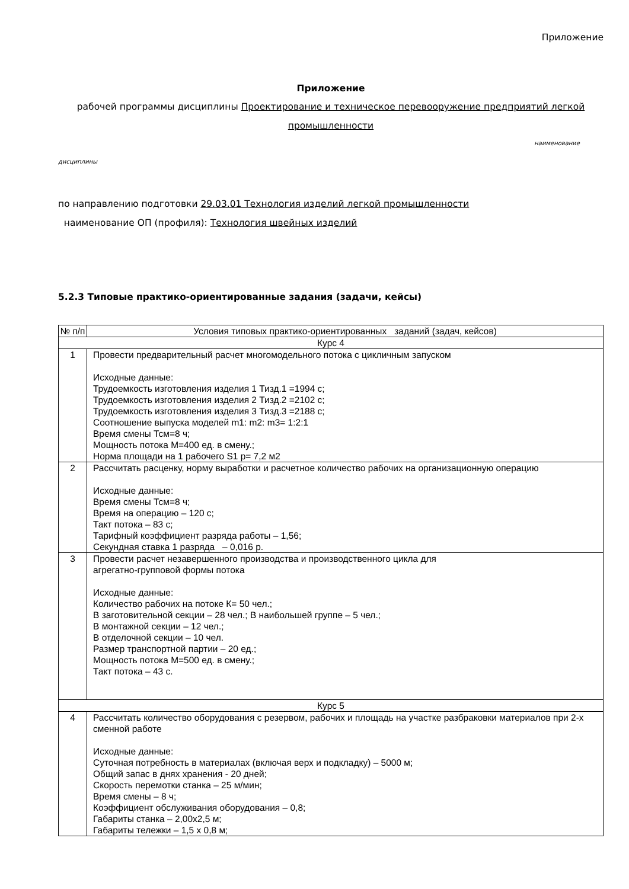Приложение
Приложение
рабочей программы дисциплины Проектирование и техническое перевооружение предприятий легкой промышленности
наименование
дисциплины
по направлению подготовки 29.03.01 Технология изделий легкой промышленности
наименование ОП (профиля): Технология швейных изделий
5.2.3 Типовые практико-ориентированные задания (задачи, кейсы)
| № п/п | Условия типовых практико-ориентированных заданий (задач, кейсов) |
| --- | --- |
| Курс 4 | |
| 1 | Провести предварительный расчет многомодельного потока с цикличным запуском Исходные данные: Трудоемкость изготовления изделия 1 Тизд.1 =1994 с; Трудоемкость изготовления изделия 2 Тизд.2 =2102 с; Трудоемкость изготовления изделия 3 Тизд.3 =2188 с; Соотношение выпуска моделей m1: m2: m3= 1:2:1 Время смены Тсм=8 ч; Мощность потока М=400 ед. в смену.; Норма площади на 1 рабочего S1 р= 7,2 м2 |
| 2 | Рассчитать расценку, норму выработки и расчетное количество рабочих на организационную операцию Исходные данные: Время смены Тсм=8 ч; Время на операцию – 120 с; Такт потока – 83 с; Тарифный коэффициент разряда работы – 1,56; Секундная ставка 1 разряда – 0,016 р. |
| 3 | Провести расчет незавершенного производства и производственного цикла для агрегатно-групповой формы потока Исходные данные: Количество рабочих на потоке К= 50 чел.; В заготовительной секции – 28 чел.; В наибольшей группе – 5 чел.; В монтажной секции – 12 чел.; В отделочной секции – 10 чел. Размер транспортной партии – 20 ед.; Мощность потока М=500 ед. в смену.; Такт потока – 43 с. |
| Курс 5 | |
| 4 | Рассчитать количество оборудования с резервом, рабочих и площадь на участке разбраковки материалов при 2-х сменной работе Исходные данные: Суточная потребность в материалах (включая верх и подкладку) – 5000 м; Общий запас в днях хранения - 20 дней; Скорость перемотки станка – 25 м/мин; Время смены – 8 ч; Коэффициент обслуживания оборудования – 0,8; Габариты станка – 2,00х2,5 м; Габариты тележки – 1,5 х 0,8 м; |